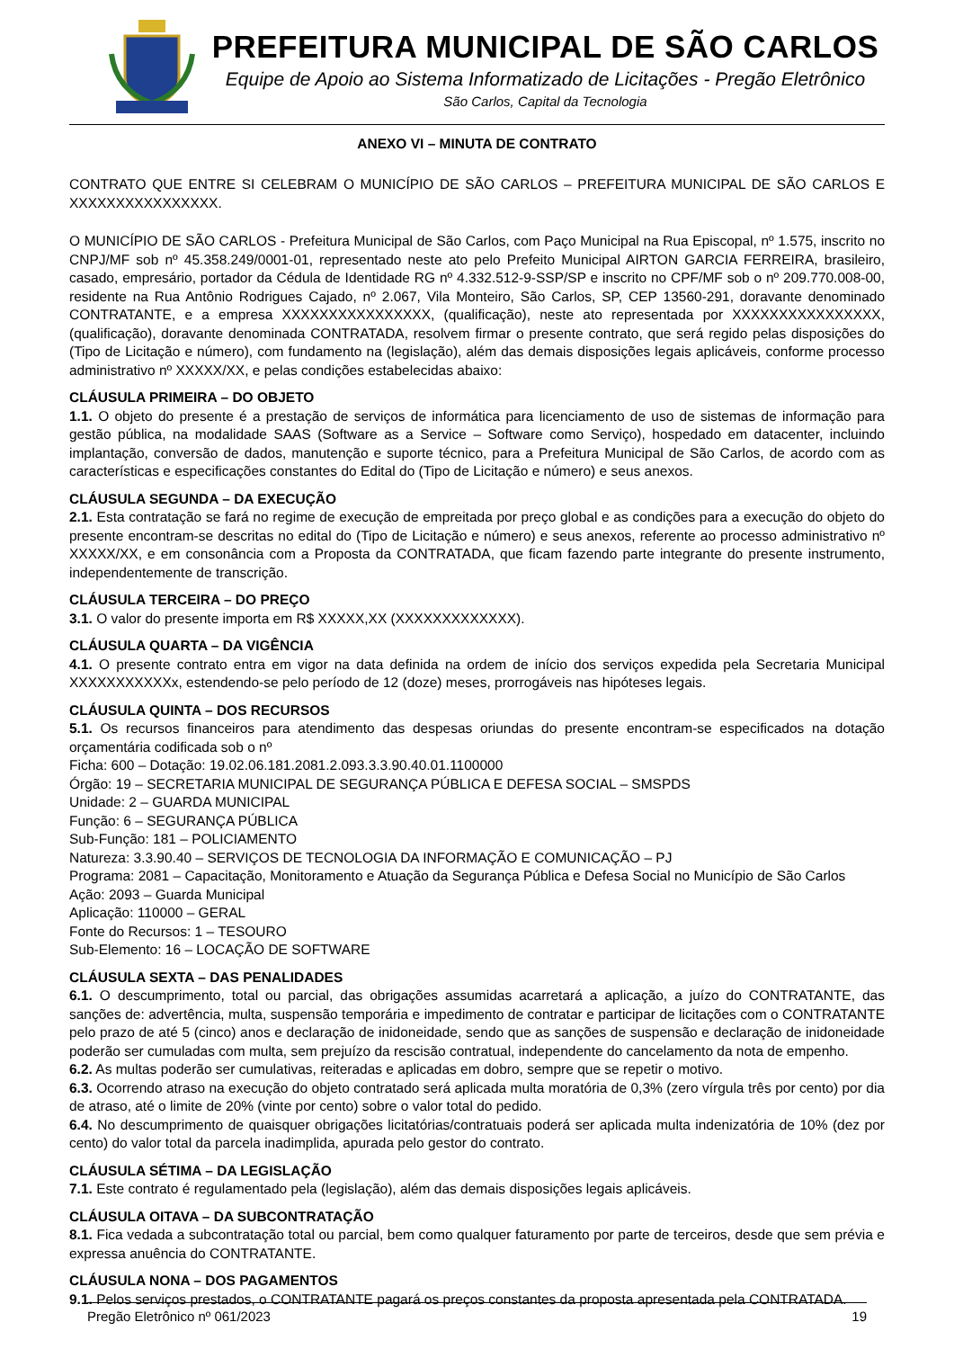PREFEITURA MUNICIPAL DE SÃO CARLOS
Equipe de Apoio ao Sistema Informatizado de Licitações - Pregão Eletrônico
São Carlos, Capital da Tecnologia
ANEXO VI – MINUTA DE CONTRATO
CONTRATO QUE ENTRE SI CELEBRAM O MUNICÍPIO DE SÃO CARLOS – PREFEITURA MUNICIPAL DE SÃO CARLOS E XXXXXXXXXXXXXXXX.
O MUNICÍPIO DE SÃO CARLOS - Prefeitura Municipal de São Carlos, com Paço Municipal na Rua Episcopal, nº 1.575, inscrito no CNPJ/MF sob nº 45.358.249/0001-01, representado neste ato pelo Prefeito Municipal AIRTON GARCIA FERREIRA, brasileiro, casado, empresário, portador da Cédula de Identidade RG nº 4.332.512-9-SSP/SP e inscrito no CPF/MF sob o nº 209.770.008-00, residente na Rua Antônio Rodrigues Cajado, nº 2.067, Vila Monteiro, São Carlos, SP, CEP 13560-291, doravante denominado CONTRATANTE, e a empresa XXXXXXXXXXXXXXXX, (qualificação), neste ato representada por XXXXXXXXXXXXXXXX, (qualificação), doravante denominada CONTRATADA, resolvem firmar o presente contrato, que será regido pelas disposições do (Tipo de Licitação e número), com fundamento na (legislação), além das demais disposições legais aplicáveis, conforme processo administrativo nº XXXXX/XX, e pelas condições estabelecidas abaixo:
CLÁUSULA PRIMEIRA – DO OBJETO
1.1. O objeto do presente é a prestação de serviços de informática para licenciamento de uso de sistemas de informação para gestão pública, na modalidade SAAS (Software as a Service – Software como Serviço), hospedado em datacenter, incluindo implantação, conversão de dados, manutenção e suporte técnico, para a Prefeitura Municipal de São Carlos, de acordo com as características e especificações constantes do Edital do (Tipo de Licitação e número) e seus anexos.
CLÁUSULA SEGUNDA – DA EXECUÇÃO
2.1. Esta contratação se fará no regime de execução de empreitada por preço global e as condições para a execução do objeto do presente encontram-se descritas no edital do (Tipo de Licitação e número) e seus anexos, referente ao processo administrativo nº XXXXX/XX, e em consonância com a Proposta da CONTRATADA, que ficam fazendo parte integrante do presente instrumento, independentemente de transcrição.
CLÁUSULA TERCEIRA – DO PREÇO
3.1. O valor do presente importa em R$ XXXXX,XX (XXXXXXXXXXXXX).
CLÁUSULA QUARTA – DA VIGÊNCIA
4.1. O presente contrato entra em vigor na data definida na ordem de início dos serviços expedida pela Secretaria Municipal XXXXXXXXXXXx, estendendo-se pelo período de 12 (doze) meses, prorrogáveis nas hipóteses legais.
CLÁUSULA QUINTA – DOS RECURSOS
5.1. Os recursos financeiros para atendimento das despesas oriundas do presente encontram-se especificados na dotação orçamentária codificada sob o nº
Ficha: 600 – Dotação: 19.02.06.181.2081.2.093.3.3.90.40.01.1100000
Órgão: 19 – SECRETARIA MUNICIPAL DE SEGURANÇA PÚBLICA E DEFESA SOCIAL – SMSPDS
Unidade: 2 – GUARDA MUNICIPAL
Função: 6 – SEGURANÇA PÚBLICA
Sub-Função: 181 – POLICIAMENTO
Natureza: 3.3.90.40 – SERVIÇOS DE TECNOLOGIA DA INFORMAÇÃO E COMUNICAÇÃO – PJ
Programa: 2081 – Capacitação, Monitoramento e Atuação da Segurança Pública e Defesa Social no Município de São Carlos
Ação: 2093 – Guarda Municipal
Aplicação: 110000 – GERAL
Fonte do Recursos: 1 – TESOURO
Sub-Elemento: 16 – LOCAÇÃO DE SOFTWARE
CLÁUSULA SEXTA – DAS PENALIDADES
6.1. O descumprimento, total ou parcial, das obrigações assumidas acarretará a aplicação, a juízo do CONTRATANTE, das sanções de: advertência, multa, suspensão temporária e impedimento de contratar e participar de licitações com o CONTRATANTE pelo prazo de até 5 (cinco) anos e declaração de inidoneidade, sendo que as sanções de suspensão e declaração de inidoneidade poderão ser cumuladas com multa, sem prejuízo da rescisão contratual, independente do cancelamento da nota de empenho.
6.2. As multas poderão ser cumulativas, reiteradas e aplicadas em dobro, sempre que se repetir o motivo.
6.3. Ocorrendo atraso na execução do objeto contratado será aplicada multa moratória de 0,3% (zero vírgula três por cento) por dia de atraso, até o limite de 20% (vinte por cento) sobre o valor total do pedido.
6.4. No descumprimento de quaisquer obrigações licitatórias/contratuais poderá ser aplicada multa indenizatória de 10% (dez por cento) do valor total da parcela inadimplida, apurada pelo gestor do contrato.
CLÁUSULA SÉTIMA – DA LEGISLAÇÃO
7.1. Este contrato é regulamentado pela (legislação), além das demais disposições legais aplicáveis.
CLÁUSULA OITAVA – DA SUBCONTRATAÇÃO
8.1. Fica vedada a subcontratação total ou parcial, bem como qualquer faturamento por parte de terceiros, desde que sem prévia e expressa anuência do CONTRATANTE.
CLÁUSULA NONA – DOS PAGAMENTOS
9.1. Pelos serviços prestados, o CONTRATANTE pagará os preços constantes da proposta apresentada pela CONTRATADA.
Pregão Eletrônico nº 061/2023 19